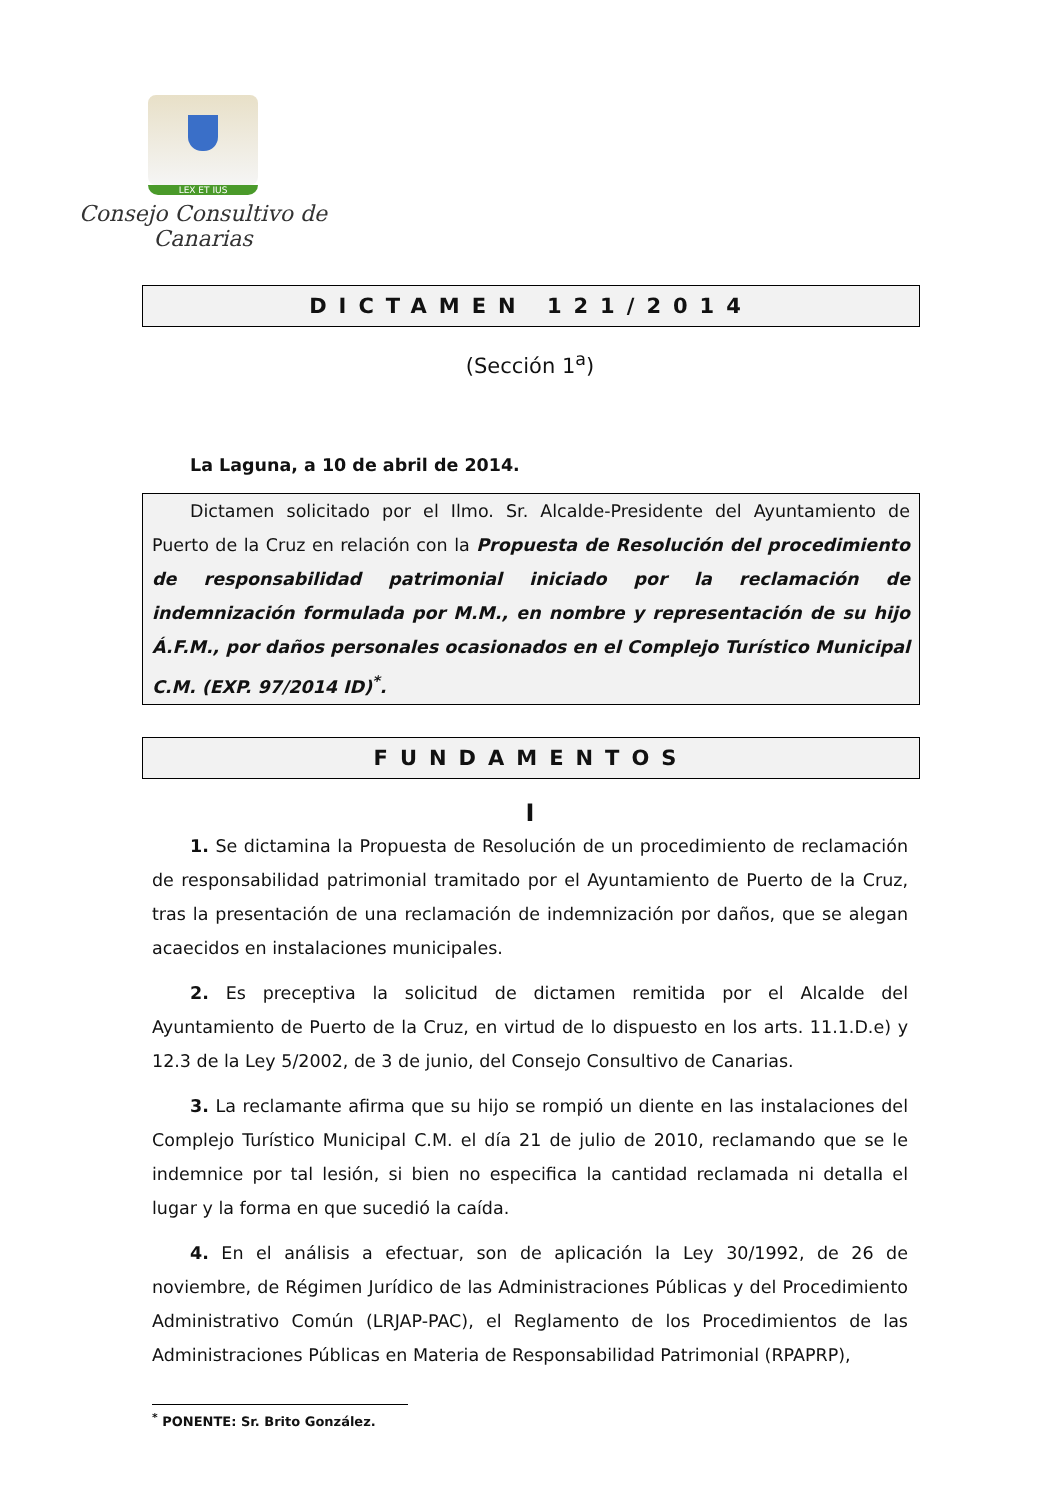LEX ET IUS
Consejo Consultivo de Canarias
DICTAMEN 121/2014
(Sección 1<sup>a</sup>)
La Laguna, a 10 de abril de 2014.
Dictamen solicitado por el Ilmo. Sr. Alcalde-Presidente del Ayuntamiento de Puerto de la Cruz en relación con la Propuesta de Resolución del procedimiento de responsabilidad patrimonial iniciado por la reclamación de indemnización formulada por M.M., en nombre y representación de su hijo Á.F.M., por daños personales ocasionados en el Complejo Turístico Municipal C.M. (EXP. 97/2014 ID)<sup>*</sup>.
FUNDAMENTOS
I
1. Se dictamina la Propuesta de Resolución de un procedimiento de reclamación de responsabilidad patrimonial tramitado por el Ayuntamiento de Puerto de la Cruz, tras la presentación de una reclamación de indemnización por daños, que se alegan acaecidos en instalaciones municipales.
2. Es preceptiva la solicitud de dictamen remitida por el Alcalde del Ayuntamiento de Puerto de la Cruz, en virtud de lo dispuesto en los arts. 11.1.D.e) y 12.3 de la Ley 5/2002, de 3 de junio, del Consejo Consultivo de Canarias.
3. La reclamante afirma que su hijo se rompió un diente en las instalaciones del Complejo Turístico Municipal C.M. el día 21 de julio de 2010, reclamando que se le indemnice por tal lesión, si bien no especifica la cantidad reclamada ni detalla el lugar y la forma en que sucedió la caída.
4. En el análisis a efectuar, son de aplicación la Ley 30/1992, de 26 de noviembre, de Régimen Jurídico de las Administraciones Públicas y del Procedimiento Administrativo Común (LRJAP-PAC), el Reglamento de los Procedimientos de las Administraciones Públicas en Materia de Responsabilidad Patrimonial (RPAPRP),
<sup>*</sup> PONENTE: Sr. Brito González.